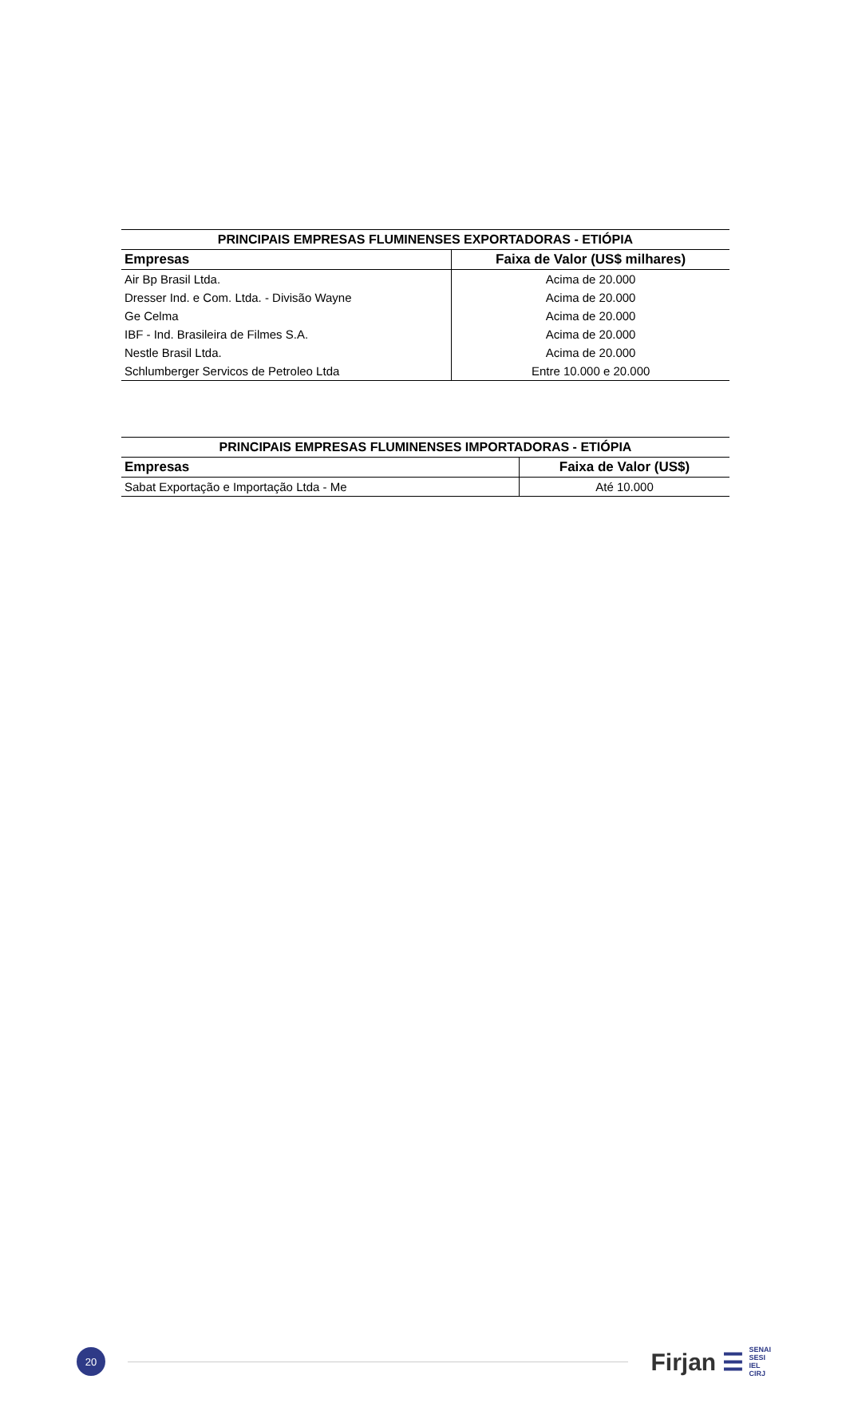| PRINCIPAIS EMPRESAS FLUMINENSES EXPORTADORAS - ETIÓPIA | |
| --- | --- |
| Empresas | Faixa de Valor (US$ milhares) |
| Air Bp Brasil Ltda. | Acima de 20.000 |
| Dresser Ind. e Com. Ltda. - Divisão Wayne | Acima de 20.000 |
| Ge Celma | Acima de 20.000 |
| IBF - Ind. Brasileira de Filmes S.A. | Acima de 20.000 |
| Nestle Brasil Ltda. | Acima de 20.000 |
| Schlumberger Servicos de Petroleo Ltda | Entre 10.000 e 20.000 |
| PRINCIPAIS EMPRESAS FLUMINENSES IMPORTADORAS - ETIÓPIA | |
| --- | --- |
| Empresas | Faixa de Valor (US$) |
| Sabat Exportação e Importação Ltda - Me | Até 10.000 |
20
Firjan ☰
SENAI
SESI
IEL
CIRJ